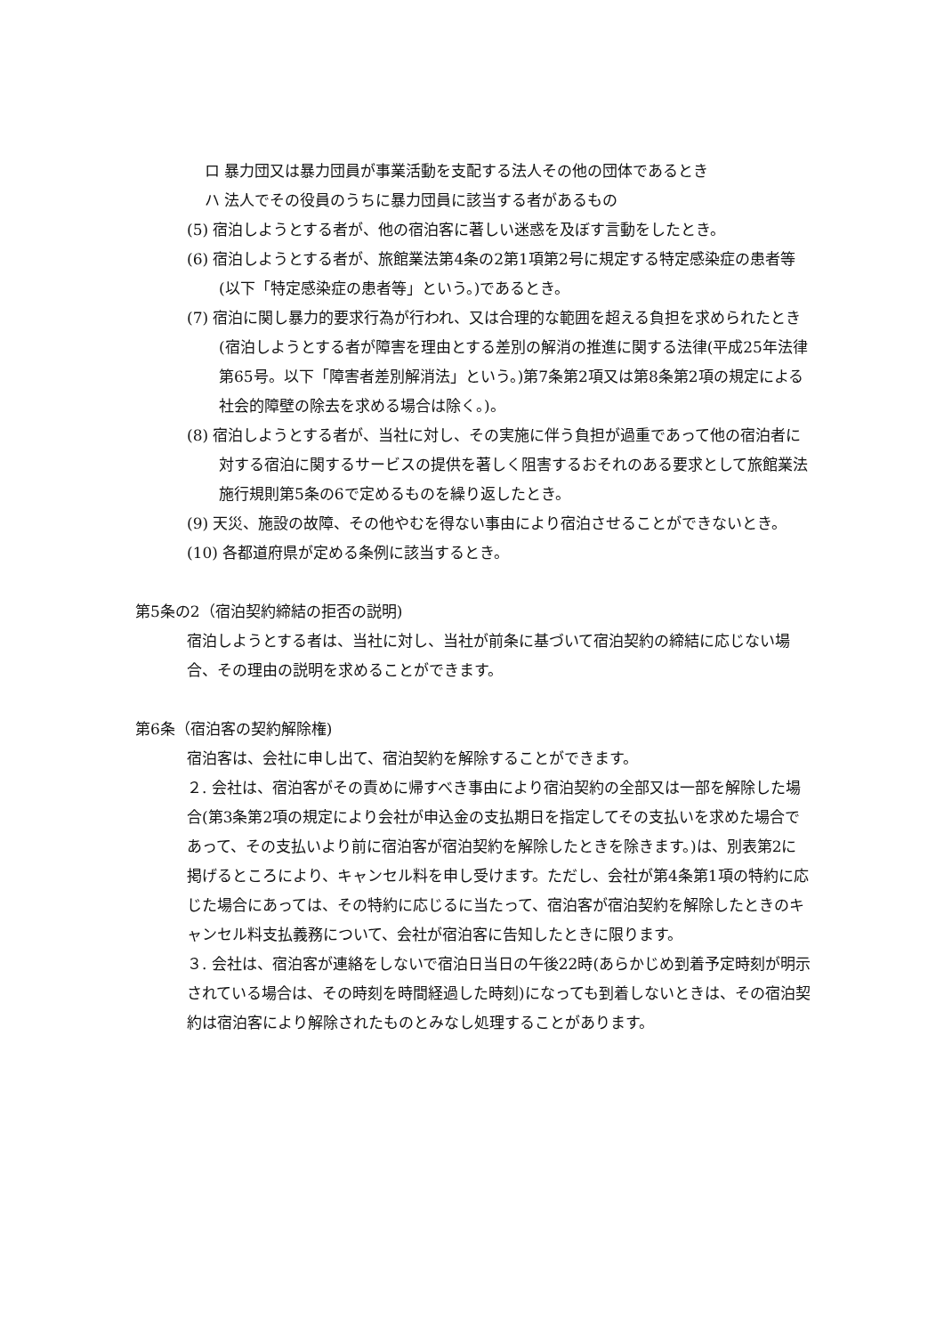ロ 暴力団又は暴力団員が事業活動を支配する法人その他の団体であるとき
ハ 法人でその役員のうちに暴力団員に該当する者があるもの
(5) 宿泊しようとする者が、他の宿泊客に著しい迷惑を及ぼす言動をしたとき。
(6) 宿泊しようとする者が、旅館業法第4条の2第1項第2号に規定する特定感染症の患者等(以下「特定感染症の患者等」という。)であるとき。
(7) 宿泊に関し暴力的要求行為が行われ、又は合理的な範囲を超える負担を求められたとき(宿泊しようとする者が障害を理由とする差別の解消の推進に関する法律(平成25年法律第65号。以下「障害者差別解消法」という。)第7条第2項又は第8条第2項の規定による社会的障壁の除去を求める場合は除く。)。
(8) 宿泊しようとする者が、当社に対し、その実施に伴う負担が過重であって他の宿泊者に対する宿泊に関するサービスの提供を著しく阻害するおそれのある要求として旅館業法施行規則第5条の6で定めるものを繰り返したとき。
(9) 天災、施設の故障、その他やむを得ない事由により宿泊させることができないとき。
(10) 各都道府県が定める条例に該当するとき。
第5条の2（宿泊契約締結の拒否の説明)
宿泊しようとする者は、当社に対し、当社が前条に基づいて宿泊契約の締結に応じない場合、その理由の説明を求めることができます。
第6条（宿泊客の契約解除権)
宿泊客は、会社に申し出て、宿泊契約を解除することができます。
２. 会社は、宿泊客がその責めに帰すべき事由により宿泊契約の全部又は一部を解除した場合(第3条第2項の規定により会社が申込金の支払期日を指定してその支払いを求めた場合であって、その支払いより前に宿泊客が宿泊契約を解除したときを除きます。)は、別表第2に掲げるところにより、キャンセル料を申し受けます。ただし、会社が第4条第1項の特約に応じた場合にあっては、その特約に応じるに当たって、宿泊客が宿泊契約を解除したときのキャンセル料支払義務について、会社が宿泊客に告知したときに限ります。
３. 会社は、宿泊客が連絡をしないで宿泊日当日の午後22時(あらかじめ到着予定時刻が明示されている場合は、その時刻を時間経過した時刻)になっても到着しないときは、その宿泊契約は宿泊客により解除されたものとみなし処理することがあります。